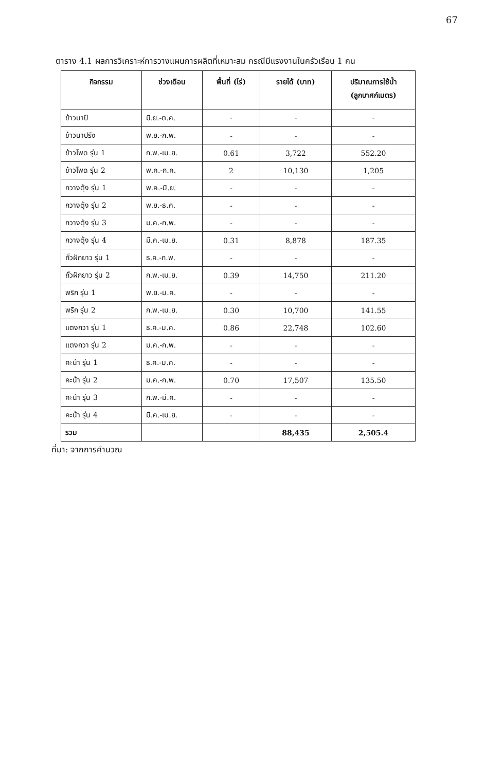67
ตาราง 4.1 ผลการวิเคราะห์การวางแผนการผลิตที่เหมาะสม กรณีมีแรงงานในครัวเรือน 1 คน
| กิจกรรม | ช่วงเดือน | พื้นที่ (ไร่) | รายได้ (บาท) | ปริมาณการใช้น้ำ (ลูกบาศก์เมตร) |
| --- | --- | --- | --- | --- |
| ข้าวนาปี | มิ.ย.-ต.ค. | - | - | - |
| ข้าวนาปรัง | พ.ย.-ก.พ. | - | - | - |
| ข้าวโพด รุ่น 1 | ก.พ.-เม.ย. | 0.61 | 3,722 | 552.20 |
| ข้าวโพด รุ่น 2 | พ.ค.-ก.ค. | 2 | 10,130 | 1,205 |
| กวางตุ้ง รุ่น 1 | พ.ค.-มิ.ย. | - | - | - |
| กวางตุ้ง รุ่น 2 | พ.ย.-ธ.ค. | - | - | - |
| กวางตุ้ง รุ่น 3 | ม.ค.-ก.พ. | - | - | - |
| กวางตุ้ง รุ่น 4 | มี.ค.-เม.ย. | 0.31 | 8,878 | 187.35 |
| ถั่วฝักยาว รุ่น 1 | ธ.ค.-ก.พ. | - | - | - |
| ถั่วฝักยาว รุ่น 2 | ก.พ.-เม.ย. | 0.39 | 14,750 | 211.20 |
| พริก รุ่น 1 | พ.ย.-ม.ค. | - | - | - |
| พริก รุ่น 2 | ก.พ.-เม.ย. | 0.30 | 10,700 | 141.55 |
| แตงกวา รุ่น 1 | ธ.ค.-ม.ค. | 0.86 | 22,748 | 102.60 |
| แตงกวา รุ่น 2 | ม.ค.-ก.พ. | - | - | - |
| คะน้า รุ่น 1 | ธ.ค.-ม.ค. | - | - | - |
| คะน้า รุ่น 2 | ม.ค.-ก.พ. | 0.70 | 17,507 | 135.50 |
| คะน้า รุ่น 3 | ก.พ.-มี.ค. | - | - | - |
| คะน้า รุ่น 4 | มี.ค.-เม.ย. | - | - | - |
| รวม | | | 88,435 | 2,505.4 |
ที่มา: จากการคำนวณ